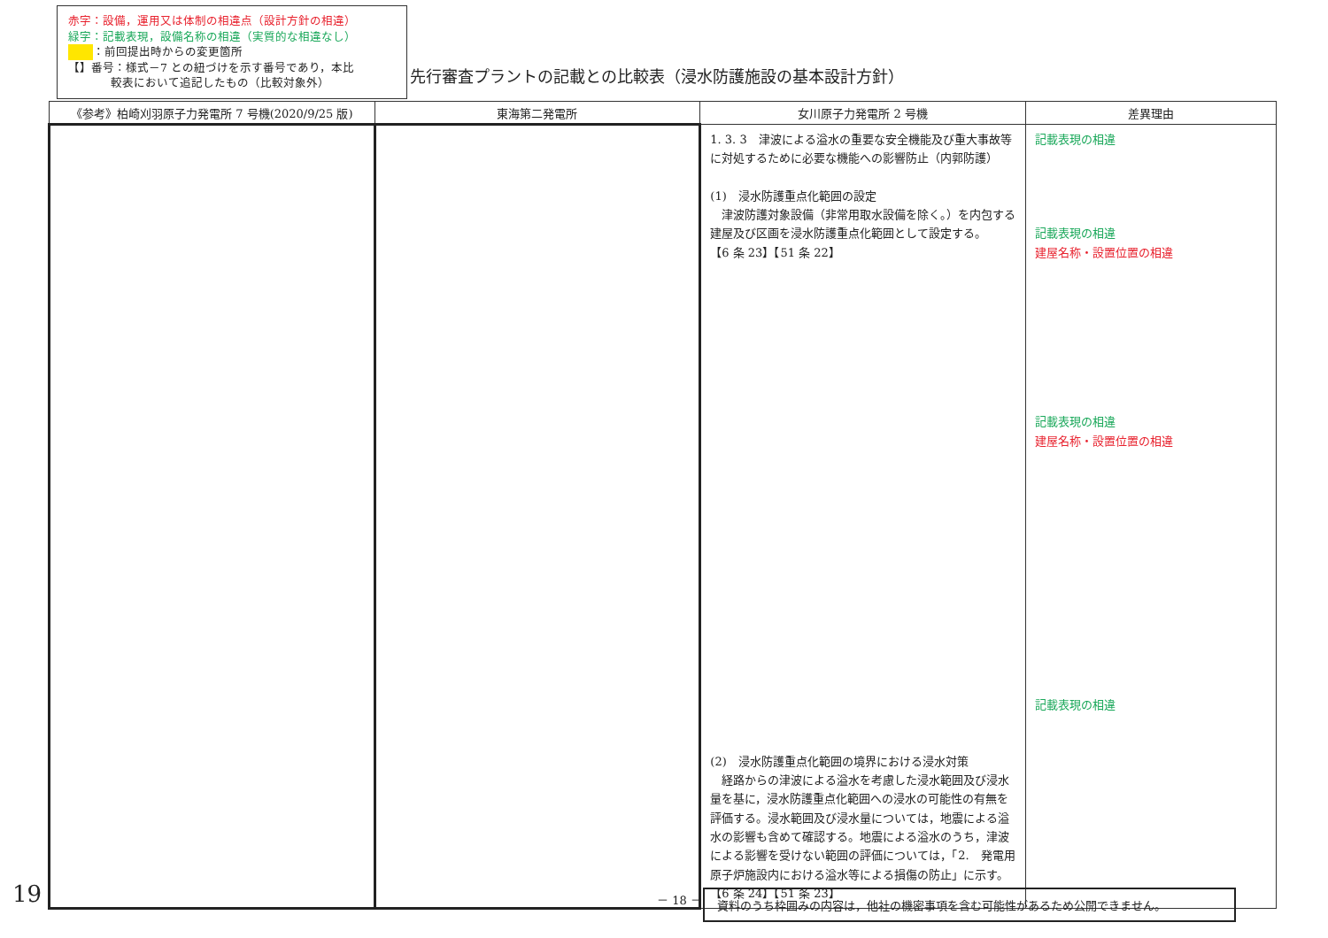赤字：設備，運用又は体制の相違点（設計方針の相違）
緑字：記載表現，設備名称の相違（実質的な相違なし）
：前回提出時からの変更箇所
【】番号：様式－7 との紐づけを示す番号であり，本比
較表において追記したもの（比較対象外）
先行審査プラントの記載との比較表（浸水防護施設の基本設計方針）
| 《参考》柏崎刈羽原子力発電所 7 号機(2020/9/25 版) | 東海第二発電所 | 女川原子力発電所 2 号機 | 差異理由 |
| --- | --- | --- | --- |
| | | 1. 3. 3 津波による溢水の重要な安全機能及び重大事故等に対処するために必要な機能への影響防止（内郭防護） (1) 浸水防護重点化範囲の設定 津波防護対象設備（非常用取水設備を除く。）を内包する建屋及び区画を浸水防護重点化範囲として設定する。 【6 条 23】【51 条 22】 (2) 浸水防護重点化範囲の境界における浸水対策 経路からの津波による溢水を考慮した浸水範囲及び浸水量を基に，浸水防護重点化範囲への浸水の可能性の有無を評価する。浸水範囲及び浸水量については，地震による溢水の影響も含めて確認する。地震による溢水のうち，津波による影響を受けない範囲の評価については，「2. 発電用原子炉施設内における溢水等による損傷の防止」に示す。 【6 条 24】【51 条 23】 | 記載表現の相違 記載表現の相違 建屋名称・設置位置の相違 記載表現の相違 建屋名称・設置位置の相違 記載表現の相違 |
19 － 18 － 資料のうち枠囲みの内容は，他社の機密事項を含む可能性があるため公開できません。